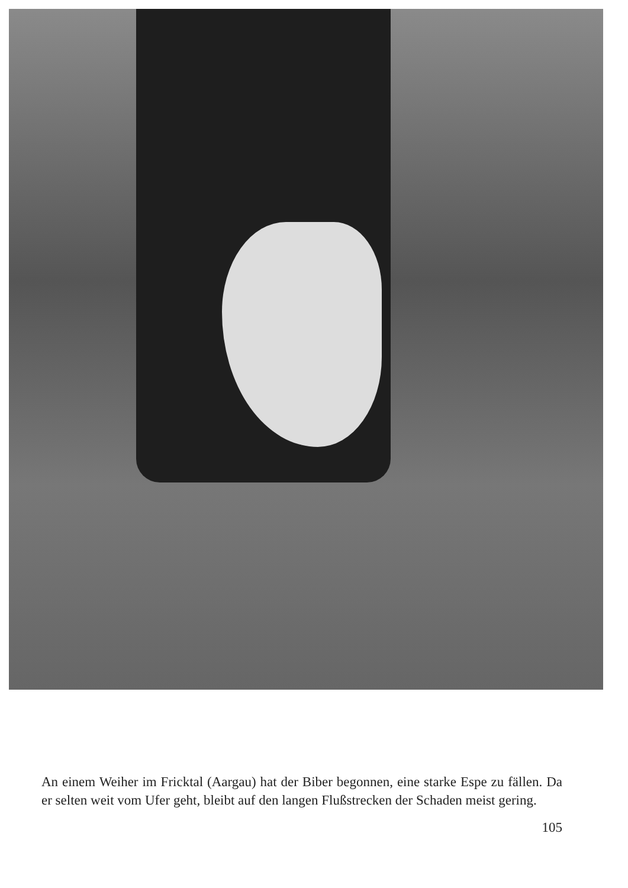An einem Weiher im Fricktal (Aargau) hat der Biber begonnen, eine starke Espe zu fällen. Da er selten weit vom Ufer geht, bleibt auf den langen Flußstrecken der Schaden meist gering.
105